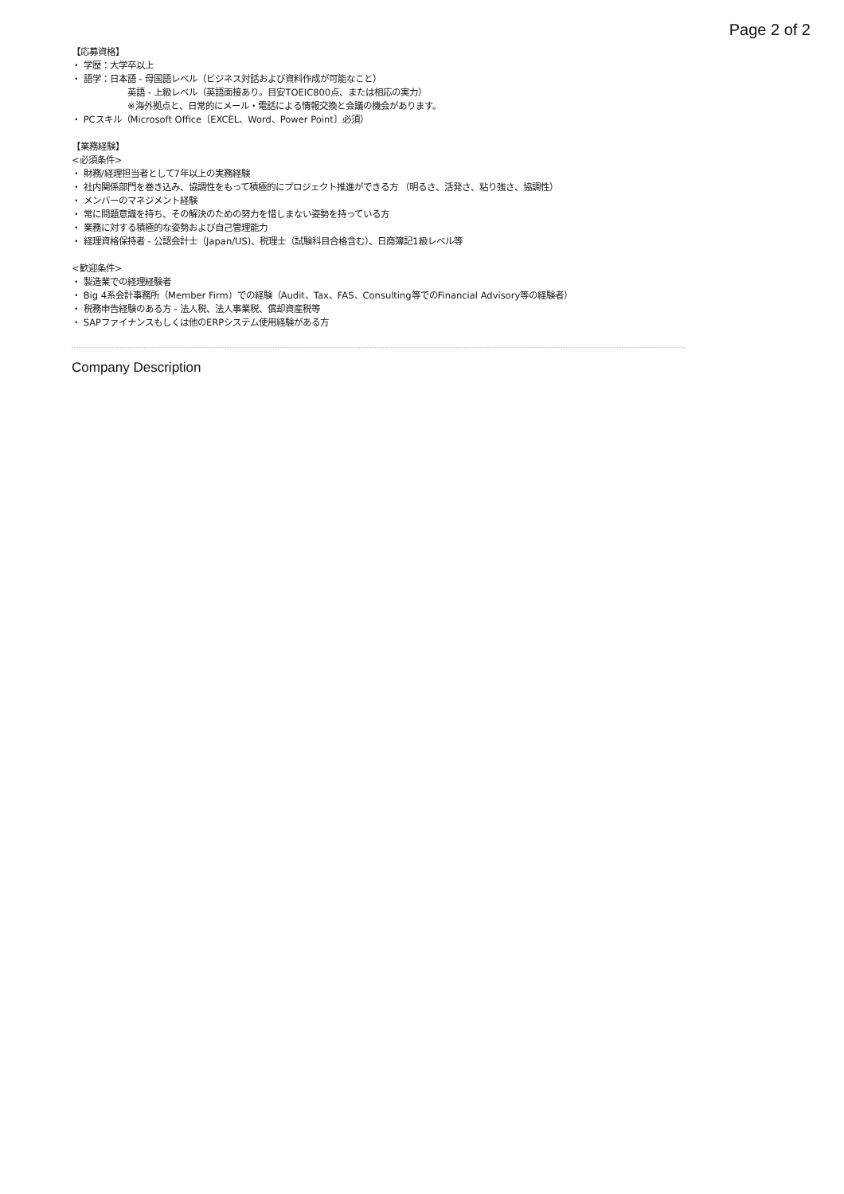Page 2 of 2
【応募資格】
・ 学歴：大学卒以上
・ 語学：日本語 - 母国語レベル（ビジネス対話および資料作成が可能なこと）
英語 - 上級レベル（英語面接あり。目安TOEIC800点、または相応の実力）
※海外拠点と、日常的にメール・電話による情報交換と会議の機会があります。
・ PCスキル（Microsoft Office〔EXCEL、Word、Power Point〕必須）
【業務経験】
<必須条件>
・ 財務/経理担当者として7年以上の実務経験
・ 社内関係部門を巻き込み、協調性をもって積極的にプロジェクト推進ができる方 （明るさ、活発さ、粘り強さ、協調性）
・ メンバーのマネジメント経験
・ 常に問題意識を持ち、その解決のための努力を惜しまない姿勢を持っている方
・ 業務に対する積極的な姿勢および自己管理能力
・ 経理資格保持者 - 公認会計士（Japan/US)、税理士（試験科目合格含む）、日商簿記1級レベル等
<歓迎条件>
・ 製造業での経理経験者
・ Big 4系会計事務所（Member Firm）での経験（Audit、Tax、FAS、Consulting等でのFinancial Advisory等の経験者）
・ 税務申告経験のある方 - 法人税、法人事業税、償却資産税等
・ SAPファイナンスもしくは他のERPシステム使用経験がある方
Company Description